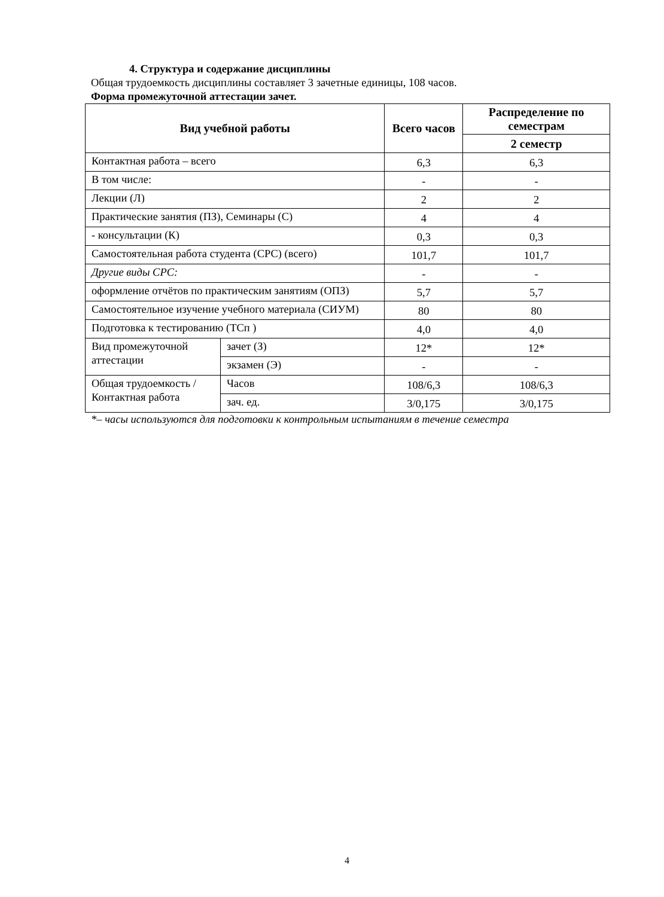4. Структура и содержание дисциплины
Общая трудоемкость дисциплины составляет 3 зачетные единицы, 108 часов.
Форма промежуточной аттестации зачет.
| Вид учебной работы | | Всего часов | Распределение по семестрам |
| --- | --- | --- | --- |
| | | | 2 семестр |
| Контактная работа – всего | | 6,3 | 6,3 |
| В том числе: | | - | - |
| Лекции (Л) | | 2 | 2 |
| Практические занятия (ПЗ), Семинары (С) | | 4 | 4 |
| - консультации (К) | | 0,3 | 0,3 |
| Самостоятельная работа студента (СРС) (всего) | | 101,7 | 101,7 |
| Другие виды СРС: | | - | - |
| оформление отчётов по практическим занятиям (ОПЗ) | | 5,7 | 5,7 |
| Самостоятельное изучение учебного материала (СИУМ) | | 80 | 80 |
| Подготовка к тестированию (ТСп ) | | 4,0 | 4,0 |
| Вид промежуточной аттестации | зачет (З) | 12* | 12* |
| | экзамен (Э) | - | - |
| Общая трудоемкость / Контактная работа | Часов | 108/6,3 | 108/6,3 |
| | зач. ед. | 3/0,175 | 3/0,175 |
*– часы используются для подготовки к контрольным испытаниям в течение семестра
4